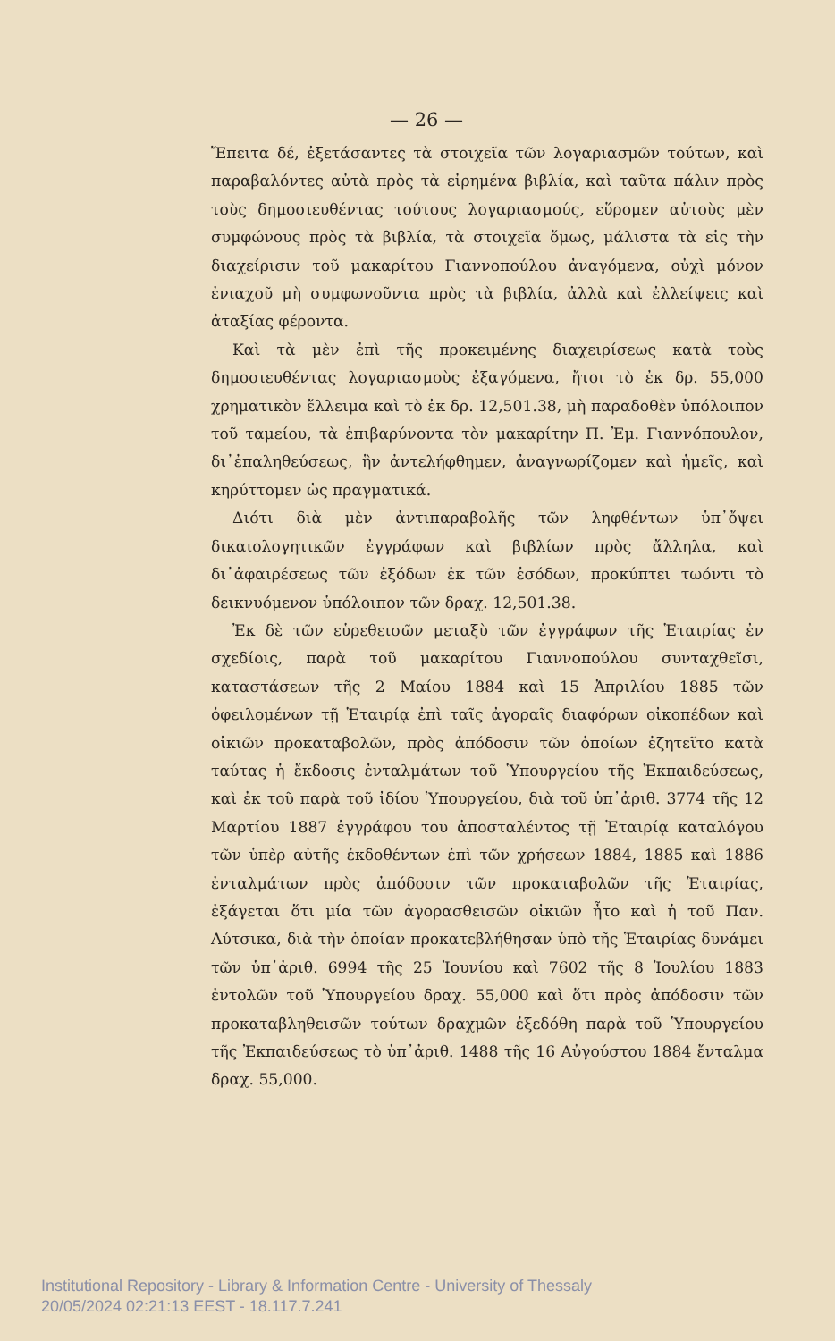— 26 —
Ἔπειτα δέ, ἐξετάσαντες τὰ στοιχεῖα τῶν λογαριασμῶν τούτων, καὶ παραβαλόντες αὐτὰ πρὸς τὰ εἰρημένα βιβλία, καὶ ταῦτα πάλιν πρὸς τοὺς δημοσιευθέντας τούτους λογαριασμούς, εὕρομεν αὐτοὺς μὲν συμφώνους πρὸς τὰ βιβλία, τὰ στοιχεῖα ὅμως, μάλιστα τὰ εἰς τὴν διαχείρισιν τοῦ μακαρίτου Γιαννοπούλου ἀναγόμενα, οὐχὶ μόνον ἐνιαχοῦ μὴ συμφωνοῦντα πρὸς τὰ βιβλία, ἀλλὰ καὶ ἐλλείψεις καὶ ἀταξίας φέροντα.
Καὶ τὰ μὲν ἐπὶ τῆς προκειμένης διαχειρίσεως κατὰ τοὺς δημοσιευθέντας λογαριασμοὺς ἐξαγόμενα, ἤτοι τὸ ἐκ δρ. 55,000 χρηματικὸν ἔλλειμα καὶ τὸ ἐκ δρ. 12,501.38, μὴ παραδοθὲν ὑπόλοιπον τοῦ ταμείου, τὰ ἐπιβαρύνοντα τὸν μακαρίτην Π. Ἐμ. Γιαννόπουλον, δι᾽ἐπαληθεύσεως, ἣν ἀντελήφθημεν, ἀναγνωρίζομεν καὶ ἡμεῖς, καὶ κηρύττομεν ὡς πραγματικά.
Διότι διὰ μὲν ἀντιπαραβολῆς τῶν ληφθέντων ὑπ᾽ὄψει δικαιολογητικῶν ἐγγράφων καὶ βιβλίων πρὸς ἄλληλα, καὶ δι᾽ἀφαιρέσεως τῶν ἐξόδων ἐκ τῶν ἐσόδων, προκύπτει τωόντι τὸ δεικνυόμενον ὑπόλοιπον τῶν δραχ. 12,501.38.
Ἐκ δὲ τῶν εὑρεθεισῶν μεταξὺ τῶν ἐγγράφων τῆς Ἑταιρίας ἐν σχεδίοις, παρὰ τοῦ μακαρίτου Γιαννοπούλου συνταχθεῖσι, καταστάσεων τῆς 2 Μαίου 1884 καὶ 15 Ἀπριλίου 1885 τῶν ὀφειλομένων τῇ Ἑταιρίᾳ ἐπὶ ταῖς ἀγοραῖς διαφόρων οἰκοπέδων καὶ οἰκιῶν προκαταβολῶν, πρὸς ἀπόδοσιν τῶν ὁποίων ἐζητεῖτο κατὰ ταύτας ἡ ἔκδοσις ἐνταλμάτων τοῦ Ὑπουργείου τῆς Ἐκπαιδεύσεως, καὶ ἐκ τοῦ παρὰ τοῦ ἰδίου Ὑπουργείου, διὰ τοῦ ὑπ᾽ἀριθ. 3774 τῆς 12 Μαρτίου 1887 ἐγγράφου του ἀποσταλέντος τῇ Ἑταιρίᾳ καταλόγου τῶν ὑπὲρ αὐτῆς ἐκδοθέντων ἐπὶ τῶν χρήσεων 1884, 1885 καὶ 1886 ἐνταλμάτων πρὸς ἀπόδοσιν τῶν προκαταβολῶν τῆς Ἑταιρίας, ἐξάγεται ὅτι μία τῶν ἀγορασθεισῶν οἰκιῶν ἦτο καὶ ἡ τοῦ Παν. Λύτσικα, διὰ τὴν ὁποίαν προκατεβλήθησαν ὑπὸ τῆς Ἑταιρίας δυνάμει τῶν ὑπ᾽ἀριθ. 6994 τῆς 25 Ἰουνίου καὶ 7602 τῆς 8 Ἰουλίου 1883 ἐντολῶν τοῦ Ὑπουργείου δραχ. 55,000 καὶ ὅτι πρὸς ἀπόδοσιν τῶν προκαταβληθεισῶν τούτων δραχμῶν ἐξεδόθη παρὰ τοῦ Ὑπουργείου τῆς Ἐκπαιδεύσεως τὸ ὑπ᾽ἀριθ. 1488 τῆς 16 Αὐγούστου 1884 ἔνταλμα δραχ. 55,000.
Institutional Repository - Library & Information Centre - University of Thessaly
20/05/2024 02:21:13 EEST - 18.117.7.241